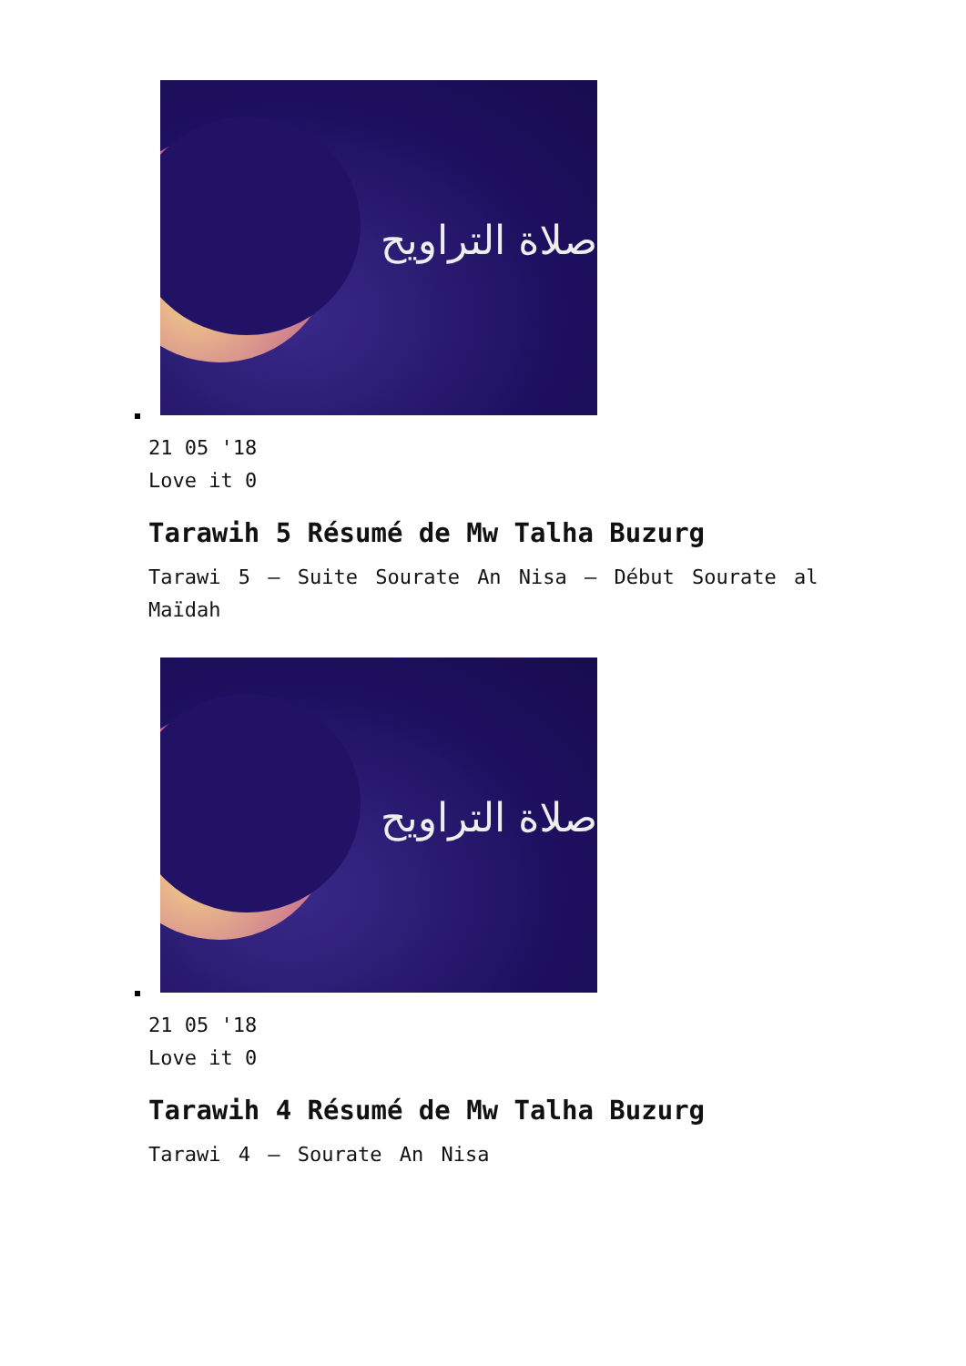صلاة التراويح
21 05 '18
Love it 0
Tarawih 5 Résumé de Mw Talha Buzurg
Tarawi 5 – Suite Sourate An Nisa – Début Sourate al Maïdah
صلاة التراويح
21 05 '18
Love it 0
Tarawih 4 Résumé de Mw Talha Buzurg
Tarawi 4 – Sourate An Nisa